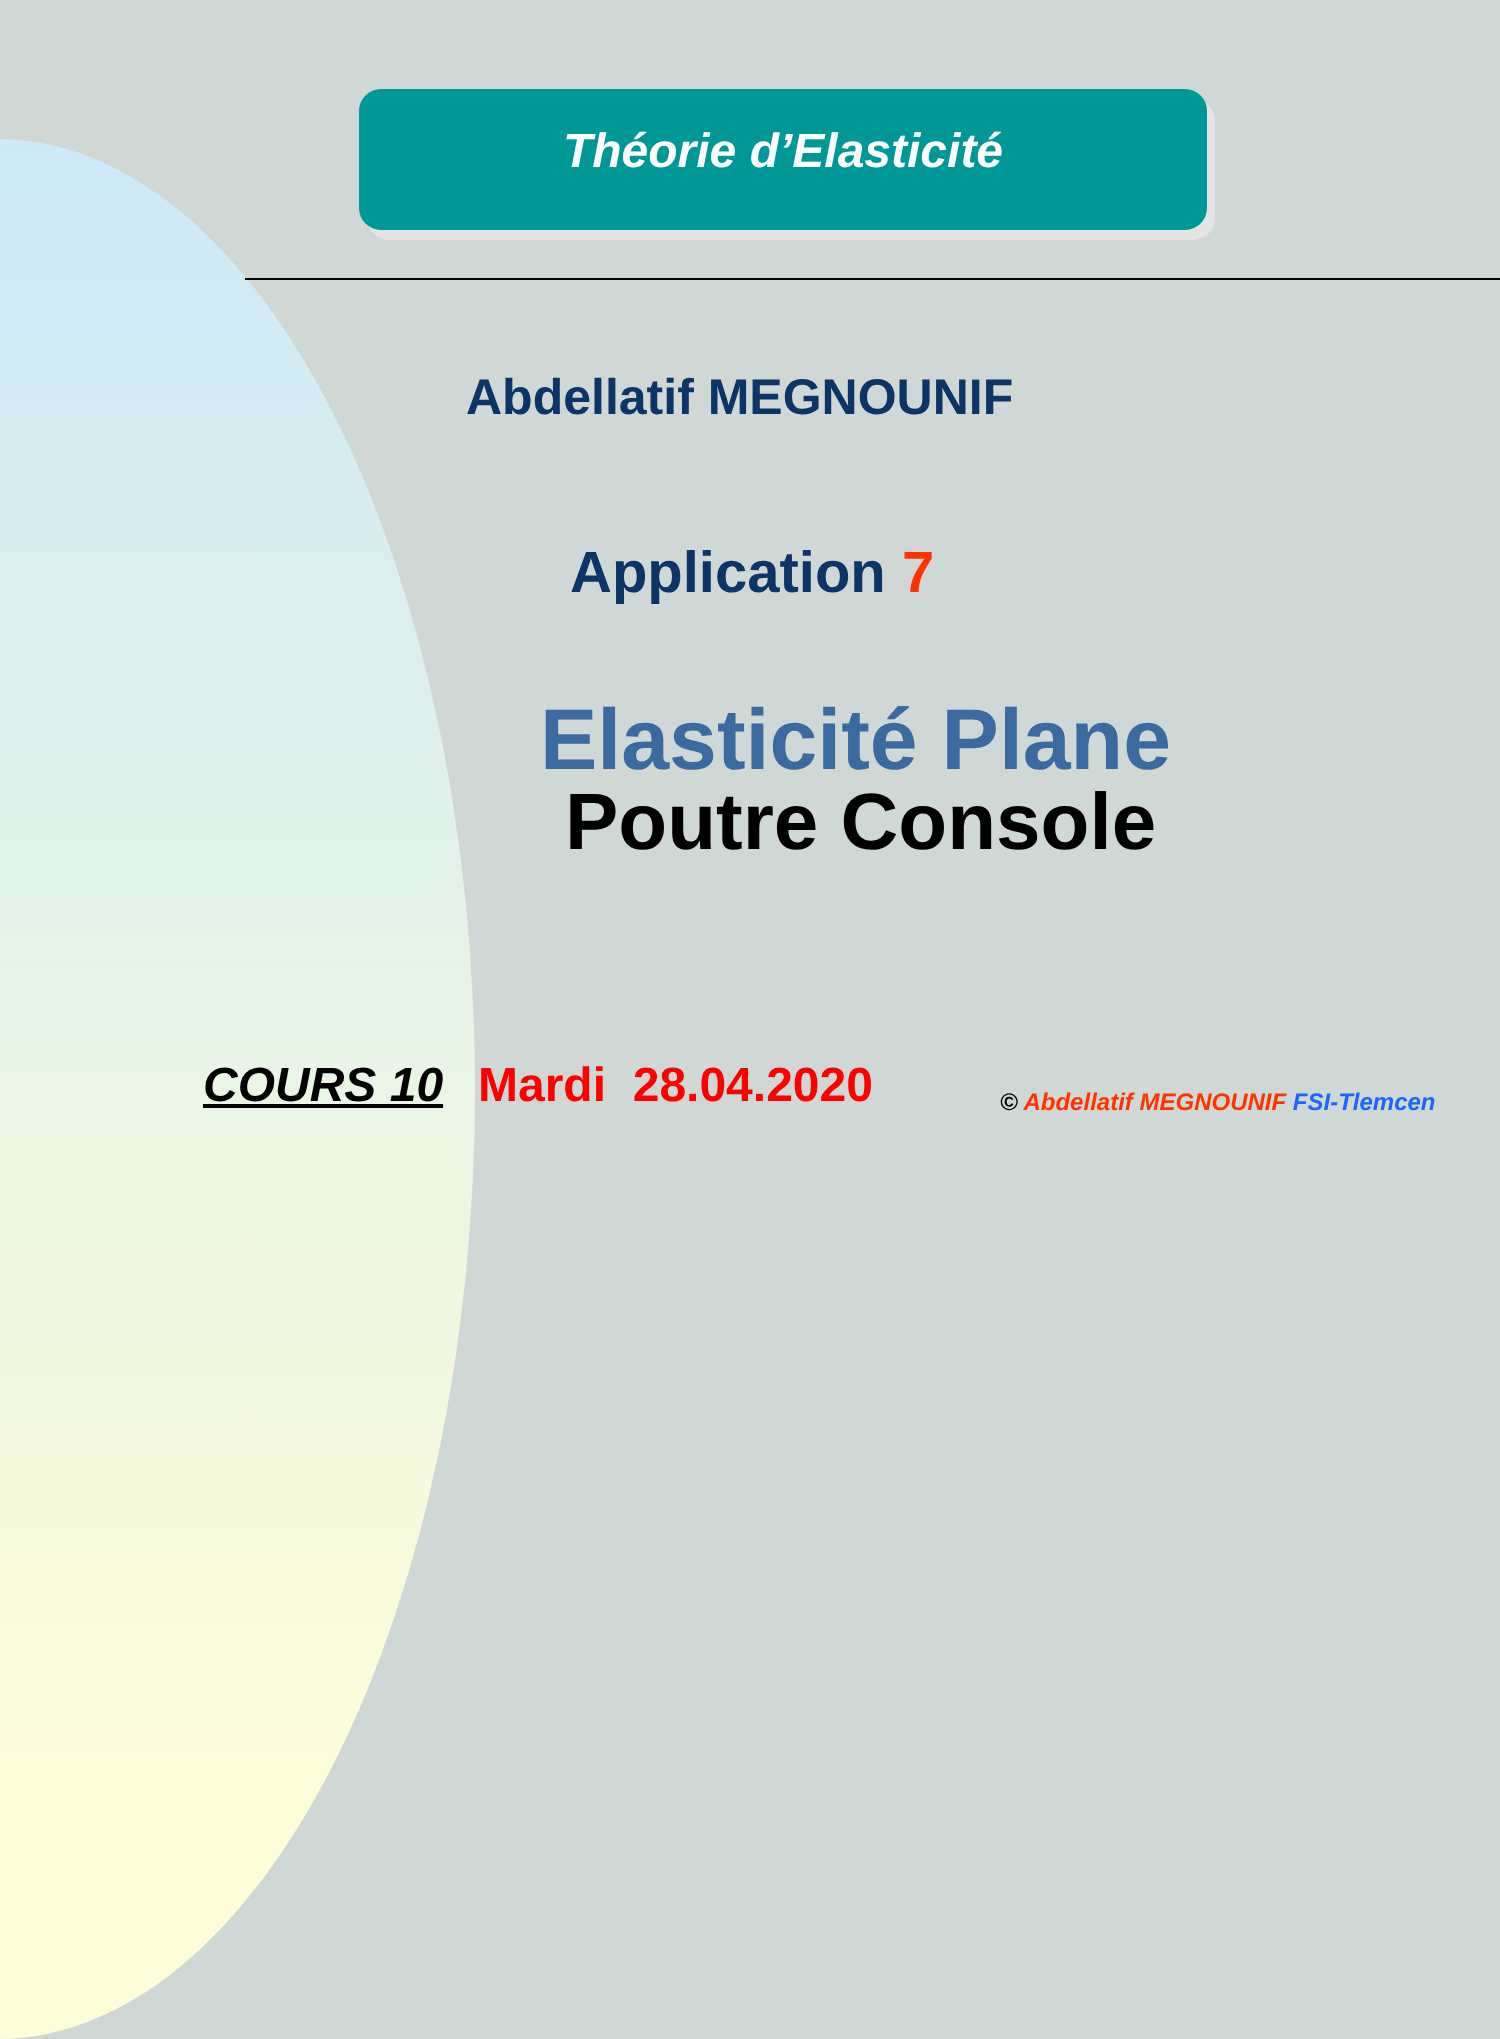Théorie d’Elasticité
Abdellatif MEGNOUNIF
Application 7
Elasticité Plane
Poutre Console
COURS 10 Mardi 28.04.2020
© Abdellatif MEGNOUNIF FSI-Tlemcen